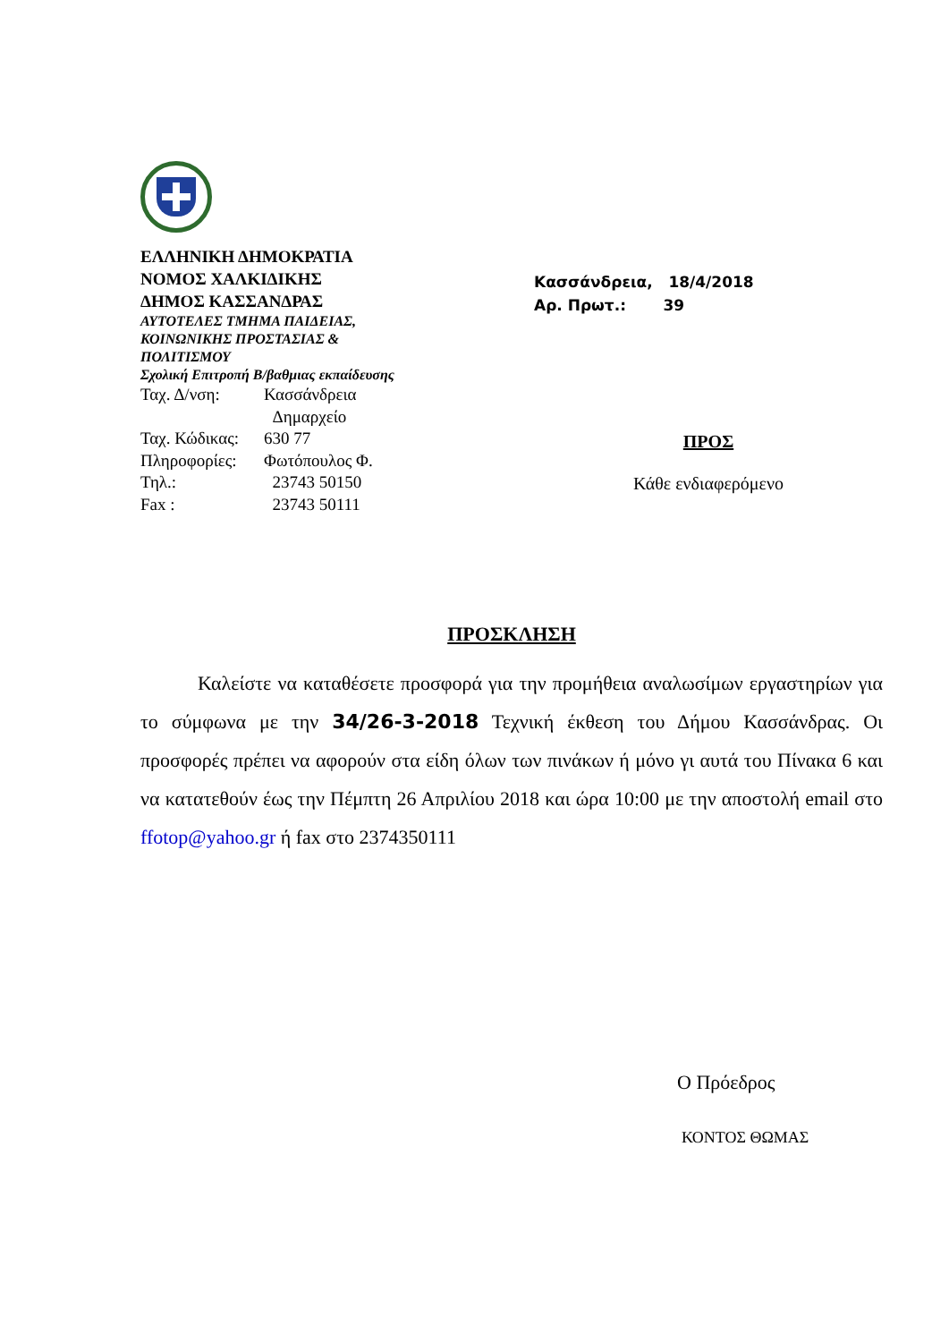ΕΛΛΗΝΙΚΗ ΔΗΜΟΚΡΑΤΙΑ
ΝΟΜΟΣ ΧΑΛΚΙΔΙΚΗΣ
ΔΗΜΟΣ ΚΑΣΣΑΝΔΡΑΣ
ΑΥΤΟΤΕΛΕΣ ΤΜΗΜΑ ΠΑΙΔΕΙΑΣ,
ΚΟΙΝΩΝΙΚΗΣ ΠΡΟΣΤΑΣΙΑΣ &
ΠΟΛΙΤΙΣΜΟΥ
Σχολική Επιτροπή Β/βαθμιας εκπαίδευσης
Ταχ. Δ/νση: Κασσάνδρεια
Δημαρχείο
Ταχ. Κώδικας: 630 77
Πληροφορίες: Φωτόπουλος Φ.
Τηλ.: 23743 50150
Fax : 23743 50111
Κασσάνδρεια, 18/4/2018
Αρ. Πρωτ.: 39
ΠΡΟΣ
Κάθε ενδιαφερόμενο
ΠΡΟΣΚΛΗΣΗ
Καλείστε να καταθέσετε προσφορά για την προμήθεια αναλωσίμων εργαστηρίων για το σύμφωνα με την 34/26-3-2018 Τεχνική έκθεση του Δήμου Κασσάνδρας. Οι προσφορές πρέπει να αφορούν στα είδη όλων των πινάκων ή μόνο γι αυτά του Πίνακα 6 και να κατατεθούν έως την Πέμπτη 26 Απριλίου 2018 και ώρα 10:00 με την αποστολή email στο ffotop@yahoo.gr ή fax στο 2374350111
Ο Πρόεδρος
ΚΟΝΤΟΣ ΘΩΜΑΣ